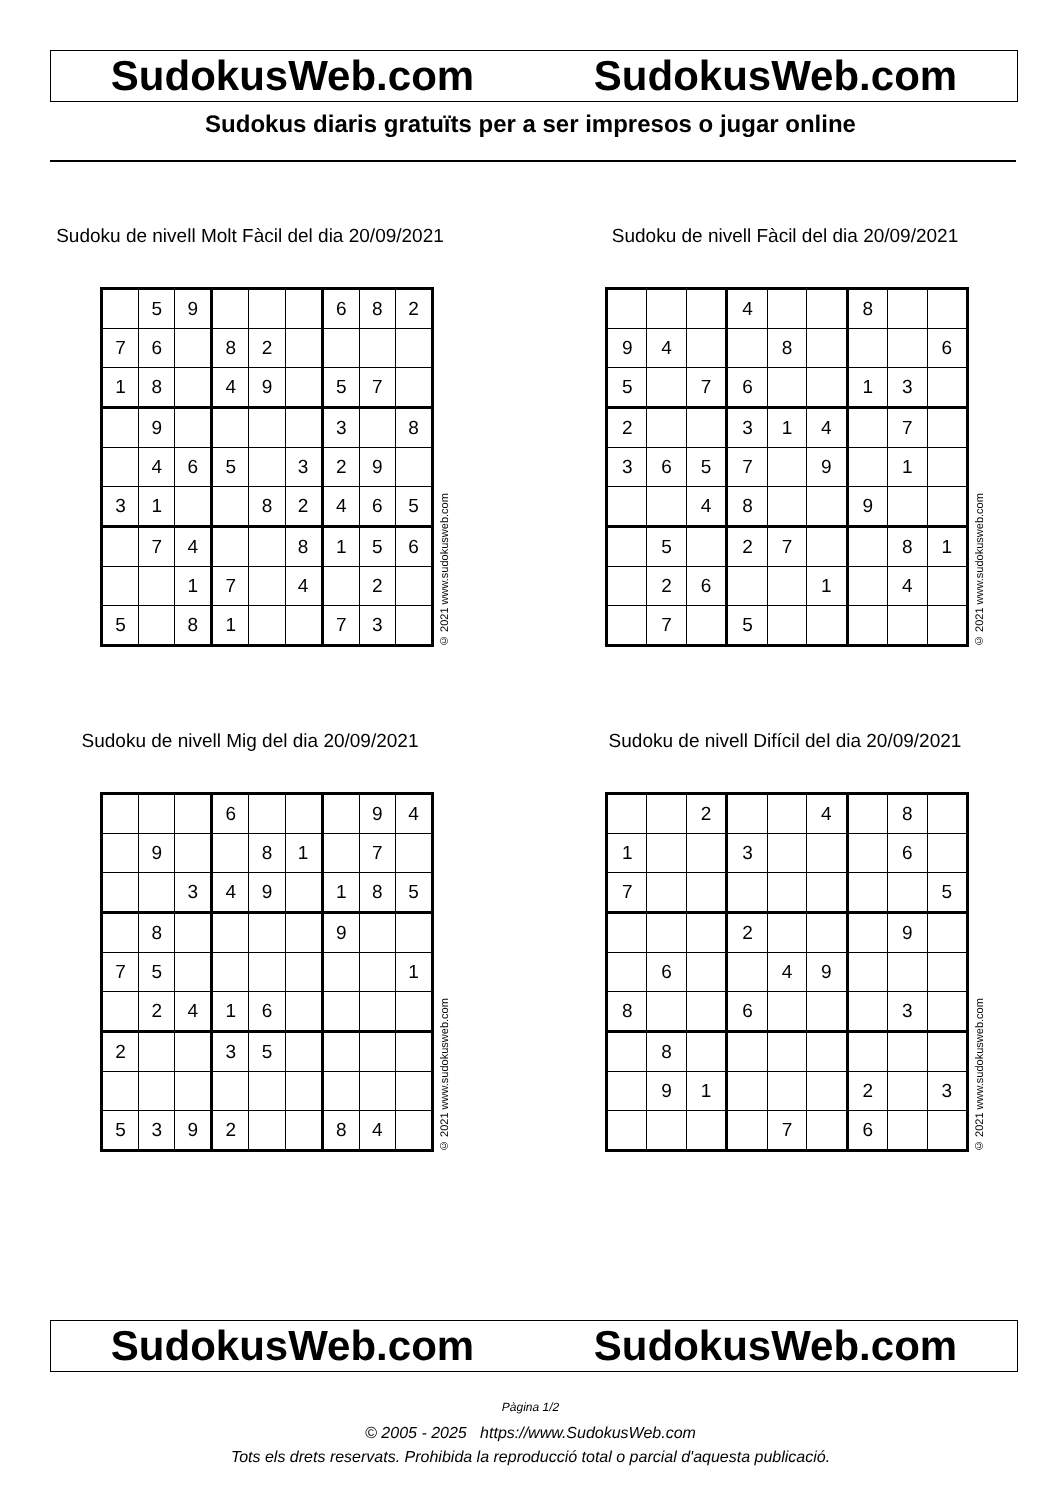SudokusWeb.com SudokusWeb.com
Sudokus diaris gratuïts per a ser impresos o jugar online
Sudoku de nivell Molt Fàcil del dia 20/09/2021
| | 5 | 9 | | | | 6 | 8 | 2 |
| 7 | 6 | | 8 | 2 | | | | |
| 1 | 8 | | 4 | 9 | | 5 | 7 | |
| | 9 | | | | | 3 | | 8 |
| | 4 | 6 | 5 | | 3 | 2 | 9 | |
| 3 | 1 | | | 8 | 2 | 4 | 6 | 5 |
| | 7 | 4 | | | 8 | 1 | 5 | 6 |
| | | 1 | 7 | | 4 | | 2 | |
| 5 | | 8 | 1 | | | 7 | 3 | |
© 2021 www.sudokusweb.com
Sudoku de nivell Fàcil del dia 20/09/2021
| | | | 4 | | | 8 | | |
| 9 | 4 | | | 8 | | | | 6 |
| 5 | | 7 | 6 | | | 1 | 3 | |
| 2 | | | 3 | 1 | 4 | | 7 | |
| 3 | 6 | 5 | 7 | | 9 | | 1 | |
| | | 4 | 8 | | | 9 | | |
| | 5 | | 2 | 7 | | | 8 | 1 |
| | 2 | 6 | | | 1 | | 4 | |
| | 7 | | 5 | | | | | |
© 2021 www.sudokusweb.com
Sudoku de nivell Mig del dia 20/09/2021
| | | | 6 | | | | 9 | 4 |
| | 9 | | | 8 | 1 | | 7 | |
| | | 3 | 4 | 9 | | 1 | 8 | 5 |
| | 8 | | | | | 9 | | |
| 7 | 5 | | | | | | | 1 |
| | 2 | 4 | 1 | 6 | | | | |
| 2 | | | 3 | 5 | | | | |
| 5 | 3 | 9 | 2 | | | 8 | 4 | |
© 2021 www.sudokusweb.com
Sudoku de nivell Difícil del dia 20/09/2021
| | | 2 | | | 4 | | 8 | |
| 1 | | | 3 | | | | 6 | |
| 7 | | | | | | | | 5 |
| | | | 2 | | | | 9 | |
| | 6 | | | 4 | 9 | | | |
| 8 | | | 6 | | | | 3 | |
| | 8 | | | | | | | |
| | 9 | 1 | | | | 2 | | 3 |
| | | | | 7 | | 6 | | |
© 2021 www.sudokusweb.com
SudokusWeb.com SudokusWeb.com
Pàgina 1/2
© 2005 - 2025 https://www.SudokusWeb.com
Tots els drets reservats. Prohibida la reproducció total o parcial d'aquesta publicació.